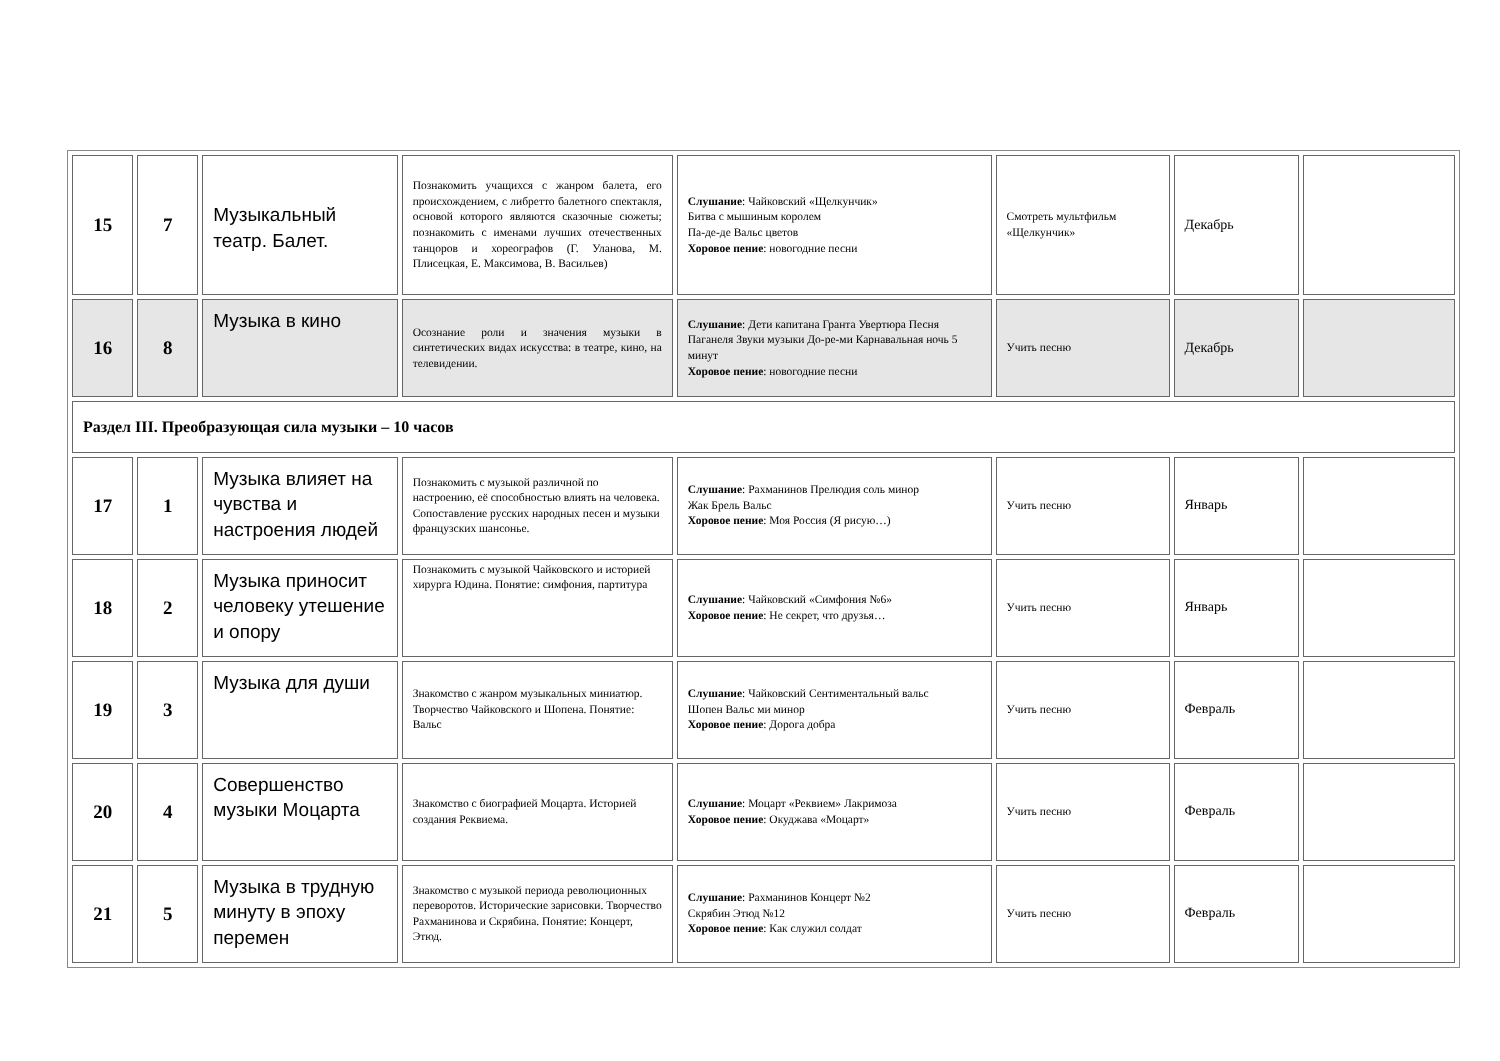| 15 | 7 | Музыкальный театр. Балет. | Познакомить учащихся с жанром балета, его происхождением, с либретто балетного спектакля, основой которого являются сказочные сюжеты; познакомить с именами лучших отечественных танцоров и хореографов (Г. Уланова, М. Плисецкая, Е. Максимова, В. Васильев) | Слушание : Чайковский «Щелкунчик» Битва с мышиным королем Па-де-де Вальс цветов Хоровое пение : новогодние песни | Смотреть мультфильм «Щелкунчик» | Декабрь | |
| 16 | 8 | Музыка в кино | Осознание роли и значения музыки в синтетических видах искусства: в театре, кино, на телевидении. | Слушание : Дети капитана Гранта Увертюра Песня Паганеля Звуки музыки До-ре-ми Карнавальная ночь 5 минут Хоровое пение : новогодние песни | Учить песню | Декабрь | |
| Раздел III. Преобразующая сила музыки – 10 часов | | | | | | | |
| 17 | 1 | Музыка влияет на чувства и настроения людей | Познакомить с музыкой различной по настроению, её способностью влиять на человека. Сопоставление русских народных песен и музыки французских шансонье. | Слушание : Рахманинов Прелюдия соль минор Жак Брель Вальс Хоровое пение : Моя Россия (Я рисую…) | Учить песню | Январь | |
| 18 | 2 | Музыка приносит человеку утешение и опору | Познакомить с музыкой Чайковского и историей хирурга Юдина. Понятие: симфония, партитура | Слушание : Чайковский «Симфония №6» Хоровое пение : Не секрет, что друзья… | Учить песню | Январь | |
| 19 | 3 | Музыка для души | Знакомство с жанром музыкальных миниатюр. Творчество Чайковского и Шопена. Понятие: Вальс | Слушание : Чайковский Сентиментальный вальс Шопен Вальс ми минор Хоровое пение : Дорога добра | Учить песню | Февраль | |
| 20 | 4 | Совершенство музыки Моцарта | Знакомство с биографией Моцарта. Историей создания Реквиема. | Слушание : Моцарт «Реквием» Лакримоза Хоровое пение : Окуджава «Моцарт» | Учить песню | Февраль | |
| 21 | 5 | Музыка в трудную минуту в эпоху перемен | Знакомство с музыкой периода революционных переворотов. Исторические зарисовки. Творчество Рахманинова и Скрябина. Понятие: Концерт, Этюд. | Слушание : Рахманинов Концерт №2 Скрябин Этюд №12 Хоровое пение : Как служил солдат | Учить песню | Февраль | |